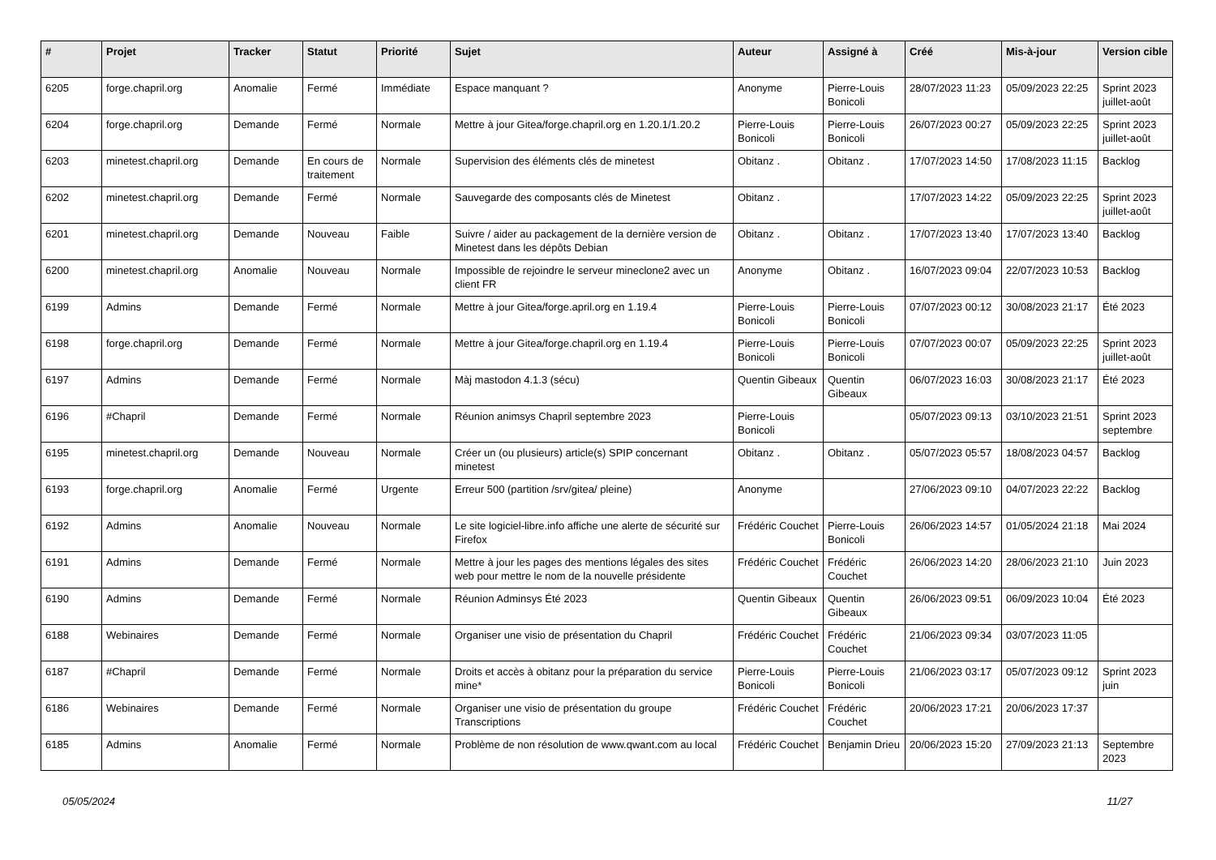| # | Projet | Tracker | Statut | Priorité | Sujet | Auteur | Assigné à | Créé | Mis-à-jour | Version cible |
| --- | --- | --- | --- | --- | --- | --- | --- | --- | --- | --- |
| 6205 | forge.chapril.org | Anomalie | Fermé | Immédiate | Espace manquant ? | Anonyme | Pierre-Louis Bonicoli | 28/07/2023 11:23 | 05/09/2023 22:25 | Sprint 2023 juillet-août |
| 6204 | forge.chapril.org | Demande | Fermé | Normale | Mettre à jour Gitea/forge.chapril.org en 1.20.1/1.20.2 | Pierre-Louis Bonicoli | Pierre-Louis Bonicoli | 26/07/2023 00:27 | 05/09/2023 22:25 | Sprint 2023 juillet-août |
| 6203 | minetest.chapril.org | Demande | En cours de traitement | Normale | Supervision des éléments clés de minetest | Obitanz . | Obitanz . | 17/07/2023 14:50 | 17/08/2023 11:15 | Backlog |
| 6202 | minetest.chapril.org | Demande | Fermé | Normale | Sauvegarde des composants clés de Minetest | Obitanz . | | 17/07/2023 14:22 | 05/09/2023 22:25 | Sprint 2023 juillet-août |
| 6201 | minetest.chapril.org | Demande | Nouveau | Faible | Suivre / aider au packagement de la dernière version de Minetest dans les dépôts Debian | Obitanz . | Obitanz . | 17/07/2023 13:40 | 17/07/2023 13:40 | Backlog |
| 6200 | minetest.chapril.org | Anomalie | Nouveau | Normale | Impossible de rejoindre le serveur mineclone2 avec un client FR | Anonyme | Obitanz . | 16/07/2023 09:04 | 22/07/2023 10:53 | Backlog |
| 6199 | Admins | Demande | Fermé | Normale | Mettre à jour Gitea/forge.april.org en 1.19.4 | Pierre-Louis Bonicoli | Pierre-Louis Bonicoli | 07/07/2023 00:12 | 30/08/2023 21:17 | Été 2023 |
| 6198 | forge.chapril.org | Demande | Fermé | Normale | Mettre à jour Gitea/forge.chapril.org en 1.19.4 | Pierre-Louis Bonicoli | Pierre-Louis Bonicoli | 07/07/2023 00:07 | 05/09/2023 22:25 | Sprint 2023 juillet-août |
| 6197 | Admins | Demande | Fermé | Normale | Màj mastodon 4.1.3 (sécu) | Quentin Gibeaux | Quentin Gibeaux | 06/07/2023 16:03 | 30/08/2023 21:17 | Été 2023 |
| 6196 | #Chapril | Demande | Fermé | Normale | Réunion animsys Chapril septembre 2023 | Pierre-Louis Bonicoli | | 05/07/2023 09:13 | 03/10/2023 21:51 | Sprint 2023 septembre |
| 6195 | minetest.chapril.org | Demande | Nouveau | Normale | Créer un (ou plusieurs) article(s) SPIP concernant minetest | Obitanz . | Obitanz . | 05/07/2023 05:57 | 18/08/2023 04:57 | Backlog |
| 6193 | forge.chapril.org | Anomalie | Fermé | Urgente | Erreur 500 (partition /srv/gitea/ pleine) | Anonyme | | 27/06/2023 09:10 | 04/07/2023 22:22 | Backlog |
| 6192 | Admins | Anomalie | Nouveau | Normale | Le site logiciel-libre.info affiche une alerte de sécurité sur Firefox | Frédéric Couchet | Pierre-Louis Bonicoli | 26/06/2023 14:57 | 01/05/2024 21:18 | Mai 2024 |
| 6191 | Admins | Demande | Fermé | Normale | Mettre à jour les pages des mentions légales des sites web pour mettre le nom de la nouvelle présidente | Frédéric Couchet | Frédéric Couchet | 26/06/2023 14:20 | 28/06/2023 21:10 | Juin 2023 |
| 6190 | Admins | Demande | Fermé | Normale | Réunion Adminsys Été 2023 | Quentin Gibeaux | Quentin Gibeaux | 26/06/2023 09:51 | 06/09/2023 10:04 | Été 2023 |
| 6188 | Webinaires | Demande | Fermé | Normale | Organiser une visio de présentation du Chapril | Frédéric Couchet | Frédéric Couchet | 21/06/2023 09:34 | 03/07/2023 11:05 | |
| 6187 | #Chapril | Demande | Fermé | Normale | Droits et accès à obitanz pour la préparation du service mine* | Pierre-Louis Bonicoli | Pierre-Louis Bonicoli | 21/06/2023 03:17 | 05/07/2023 09:12 | Sprint 2023 juin |
| 6186 | Webinaires | Demande | Fermé | Normale | Organiser une visio de présentation du groupe Transcriptions | Frédéric Couchet | Frédéric Couchet | 20/06/2023 17:21 | 20/06/2023 17:37 | |
| 6185 | Admins | Anomalie | Fermé | Normale | Problème de non résolution de www.qwant.com au local | Frédéric Couchet | Benjamin Drieu | 20/06/2023 15:20 | 27/09/2023 21:13 | Septembre 2023 |
05/05/2024 11/27